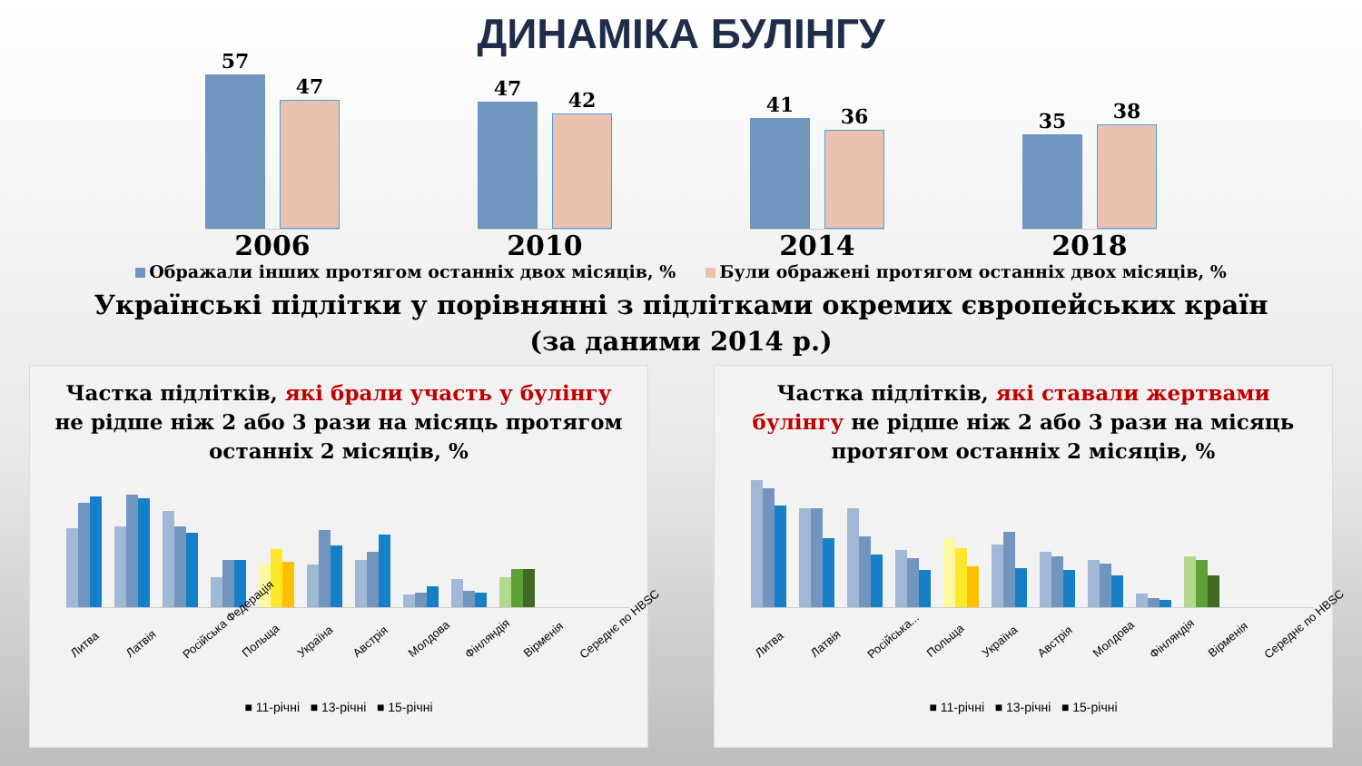ДИНАМІКА БУЛІНГУ
57
47
47
42
41
36
35
38
2006 2010 2014 2018
Ображали інших протягом останніх двох місяців, % Були ображені протягом останніх двох місяців, %
Українські підлітки у порівнянні з підлітками окремих європейських країн
(за даними 2014 р.)
Частка підлітків, які брали участь у булінгу не рідше ніж 2 або 3 рази на місяць протягом останніх 2 місяців, %
Литва Латвія Російська Федерація Польща Україна Австрія Молдова Фінляндія Вірменія Середнє по HBSC
■ 11-річні ■ 13-річні ■ 15-річні
Частка підлітків, які ставали жертвами булінгу не рідше ніж 2 або 3 рази на місяць протягом останніх 2 місяців, %
Литва Латвія Російська... Польща Україна Австрія Молдова Фінляндія Вірменія Середнє по HBSC
■ 11-річні ■ 13-річні ■ 15-річні